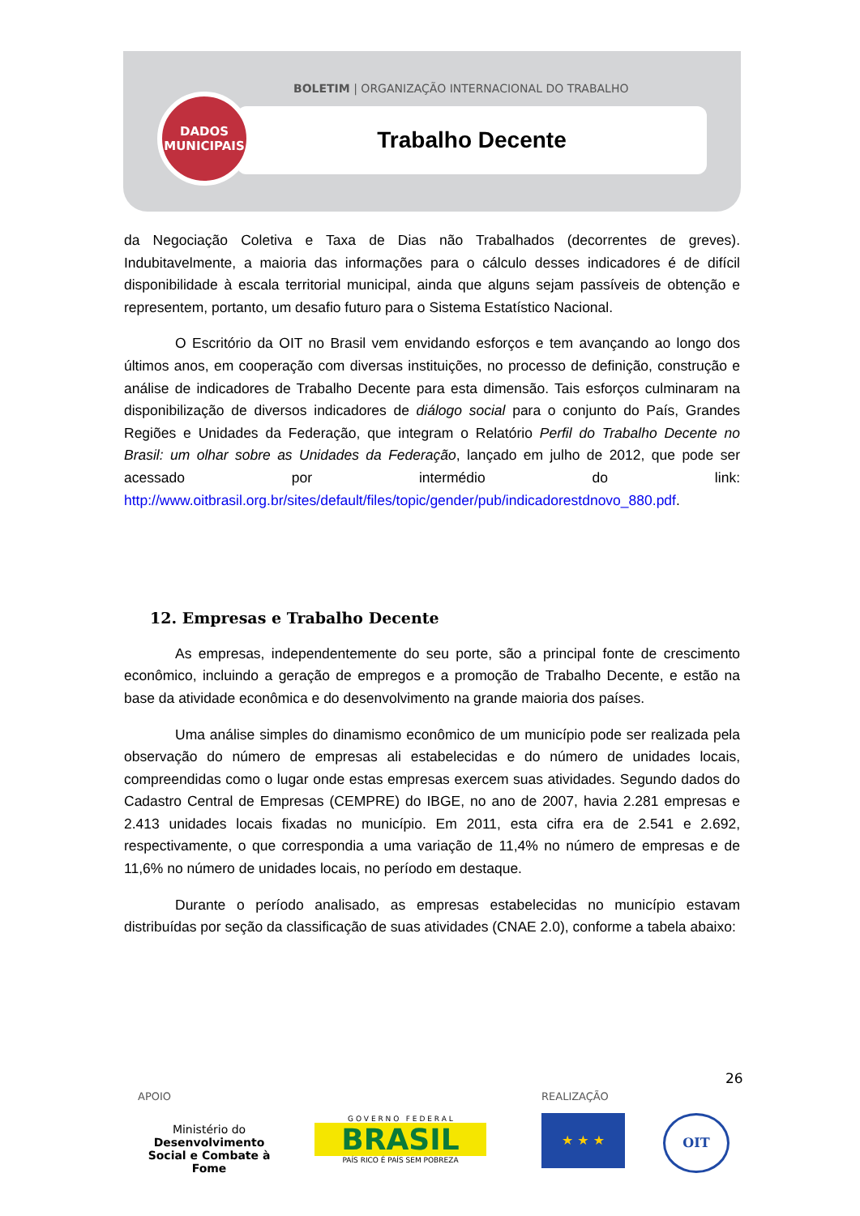BOLETIM | ORGANIZAÇÃO INTERNACIONAL DO TRABALHO
Trabalho Decente
DADOS
MUNICIPAIS
da Negociação Coletiva e Taxa de Dias não Trabalhados (decorrentes de greves). Indubitavelmente, a maioria das informações para o cálculo desses indicadores é de difícil disponibilidade à escala territorial municipal, ainda que alguns sejam passíveis de obtenção e representem, portanto, um desafio futuro para o Sistema Estatístico Nacional.
O Escritório da OIT no Brasil vem envidando esforços e tem avançando ao longo dos últimos anos, em cooperação com diversas instituições, no processo de definição, construção e análise de indicadores de Trabalho Decente para esta dimensão. Tais esforços culminaram na disponibilização de diversos indicadores de diálogo social para o conjunto do País, Grandes Regiões e Unidades da Federação, que integram o Relatório Perfil do Trabalho Decente no Brasil: um olhar sobre as Unidades da Federação, lançado em julho de 2012, que pode ser acessado por intermédio do link: http://www.oitbrasil.org.br/sites/default/files/topic/gender/pub/indicadorestdnovo_880.pdf.
12. Empresas e Trabalho Decente
As empresas, independentemente do seu porte, são a principal fonte de crescimento econômico, incluindo a geração de empregos e a promoção de Trabalho Decente, e estão na base da atividade econômica e do desenvolvimento na grande maioria dos países.
Uma análise simples do dinamismo econômico de um município pode ser realizada pela observação do número de empresas ali estabelecidas e do número de unidades locais, compreendidas como o lugar onde estas empresas exercem suas atividades. Segundo dados do Cadastro Central de Empresas (CEMPRE) do IBGE, no ano de 2007, havia 2.281 empresas e 2.413 unidades locais fixadas no município. Em 2011, esta cifra era de 2.541 e 2.692, respectivamente, o que correspondia a uma variação de 11,4% no número de empresas e de 11,6% no número de unidades locais, no período em destaque.
Durante o período analisado, as empresas estabelecidas no município estavam distribuídas por seção da classificação de suas atividades (CNAE 2.0), conforme a tabela abaixo:
26
APOIO REALIZAÇÃO
Ministério do
Desenvolvimento Social e Combate à Fome
G O V E R N O F E D E R A L
BRASIL
PAÍS RICO É PAÍS SEM POBREZA
★ ★ ★ OIT